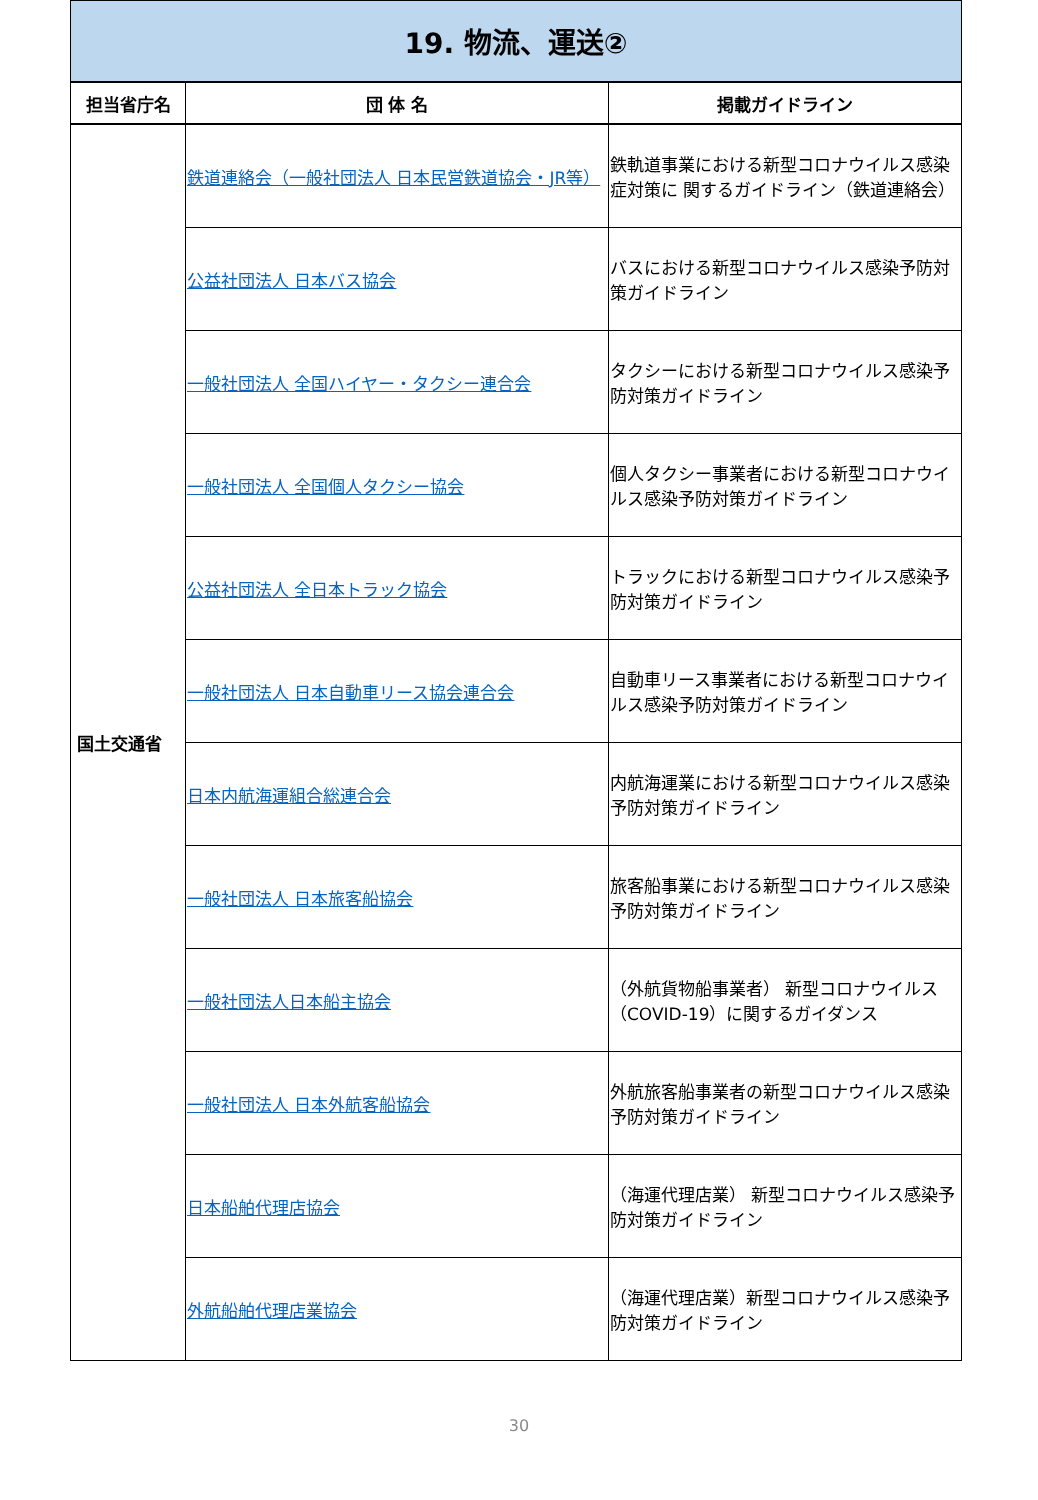| 19. 物流、運送② | | |
| 担当省庁名 | 団 体 名 | 掲載ガイドライン |
| 国土交通省 | 鉄道連絡会（一般社団法人 日本民営鉄道協会・JR等） | 鉄軌道事業における新型コロナウイルス感染症対策に 関するガイドライン（鉄道連絡会） |
| | 公益社団法人 日本バス協会 | バスにおける新型コロナウイルス感染予防対策ガイドライン |
| | 一般社団法人 全国ハイヤー・タクシー連合会 | タクシーにおける新型コロナウイルス感染予防対策ガイドライン |
| | 一般社団法人 全国個人タクシー協会 | 個人タクシー事業者における新型コロナウイルス感染予防対策ガイドライン |
| | 公益社団法人 全日本トラック協会 | トラックにおける新型コロナウイルス感染予防対策ガイドライン |
| | 一般社団法人 日本自動車リース協会連合会 | 自動車リース事業者における新型コロナウイルス感染予防対策ガイドライン |
| | 日本内航海運組合総連合会 | 内航海運業における新型コロナウイルス感染予防対策ガイドライン |
| | 一般社団法人 日本旅客船協会 | 旅客船事業における新型コロナウイルス感染予防対策ガイドライン |
| | 一般社団法人日本船主協会 | （外航貨物船事業者） 新型コロナウイルス（COVID-19）に関するガイダンス |
| | 一般社団法人 日本外航客船協会 | 外航旅客船事業者の新型コロナウイルス感染予防対策ガイドライン |
| | 日本船舶代理店協会 | （海運代理店業） 新型コロナウイルス感染予防対策ガイドライン |
| | 外航船舶代理店業協会 | （海運代理店業）新型コロナウイルス感染予防対策ガイドライン |
30